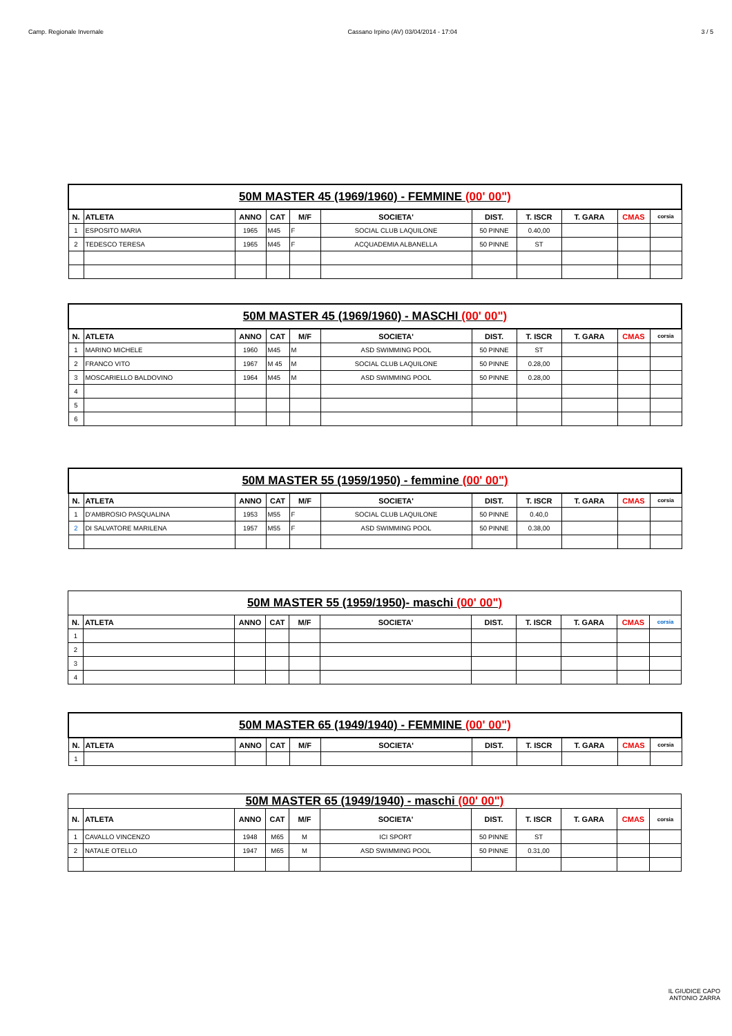Camp. Regionale Invernale Cassano Irpino (AV) 03/04/2014 - 17:04 3 / 5
| 50M MASTER 45 (1969/1960) - FEMMINE (00' 00") | | | | | | | | | | |
| N. | ATLETA | ANNO | CAT | M/F | SOCIETA' | DIST. | T. ISCR | T. GARA | CMAS | corsia |
| 1 | ESPOSITO MARIA | 1965 | M45 | F | SOCIAL CLUB LAQUILONE | 50 PINNE | 0.40,00 | | | |
| 2 | TEDESCO TERESA | 1965 | M45 | F | ACQUADEMIA ALBANELLA | 50 PINNE | ST | | | |
| 50M MASTER 45 (1969/1960) - MASCHI (00' 00") | | | | | | | | | | |
| N. | ATLETA | ANNO | CAT | M/F | SOCIETA' | DIST. | T. ISCR | T. GARA | CMAS | corsia |
| 1 | MARINO MICHELE | 1960 | M45 | M | ASD SWIMMING POOL | 50 PINNE | ST | | | |
| 2 | FRANCO VITO | 1967 | M 45 | M | SOCIAL CLUB LAQUILONE | 50 PINNE | 0.28,00 | | | |
| 3 | MOSCARIELLO BALDOVINO | 1964 | M45 | M | ASD SWIMMING POOL | 50 PINNE | 0.28,00 | | | |
| 4 | | | | | | | | | | |
| 5 | | | | | | | | | | |
| 6 | | | | | | | | | | |
| 50M MASTER 55 (1959/1950) - femmine (00' 00") | | | | | | | | | | |
| N. | ATLETA | ANNO | CAT | M/F | SOCIETA' | DIST. | T. ISCR | T. GARA | CMAS | corsia |
| 1 | D'AMBROSIO PASQUALINA | 1953 | M55 | F | SOCIAL CLUB LAQUILONE | 50 PINNE | 0.40,0 | | | |
| 2 | DI SALVATORE MARILENA | 1957 | M55 | F | ASD SWIMMING POOL | 50 PINNE | 0.38,00 | | | |
| 50M MASTER 55 (1959/1950)- maschi (00' 00") | | | | | | | | | | |
| N. | ATLETA | ANNO | CAT | M/F | SOCIETA' | DIST. | T. ISCR | T. GARA | CMAS | corsia |
| 1 | | | | | | | | | | |
| 2 | | | | | | | | | | |
| 3 | | | | | | | | | | |
| 4 | | | | | | | | | | |
| 50M MASTER 65 (1949/1940) - FEMMINE (00' 00") | | | | | | | | | | |
| N. | ATLETA | ANNO | CAT | M/F | SOCIETA' | DIST. | T. ISCR | T. GARA | CMAS | corsia |
| 1 | | | | | | | | | | |
| 50M MASTER 65 (1949/1940) - maschi (00' 00") | | | | | | | | | | |
| N. | ATLETA | ANNO | CAT | M/F | SOCIETA' | DIST. | T. ISCR | T. GARA | CMAS | corsia |
| 1 | CAVALLO VINCENZO | 1948 | M65 | M | ICI SPORT | 50 PINNE | ST | | | |
| 2 | NATALE OTELLO | 1947 | M65 | M | ASD SWIMMING POOL | 50 PINNE | 0.31,00 | | | |
IL GIUDICE CAPO
ANTONIO ZARRA